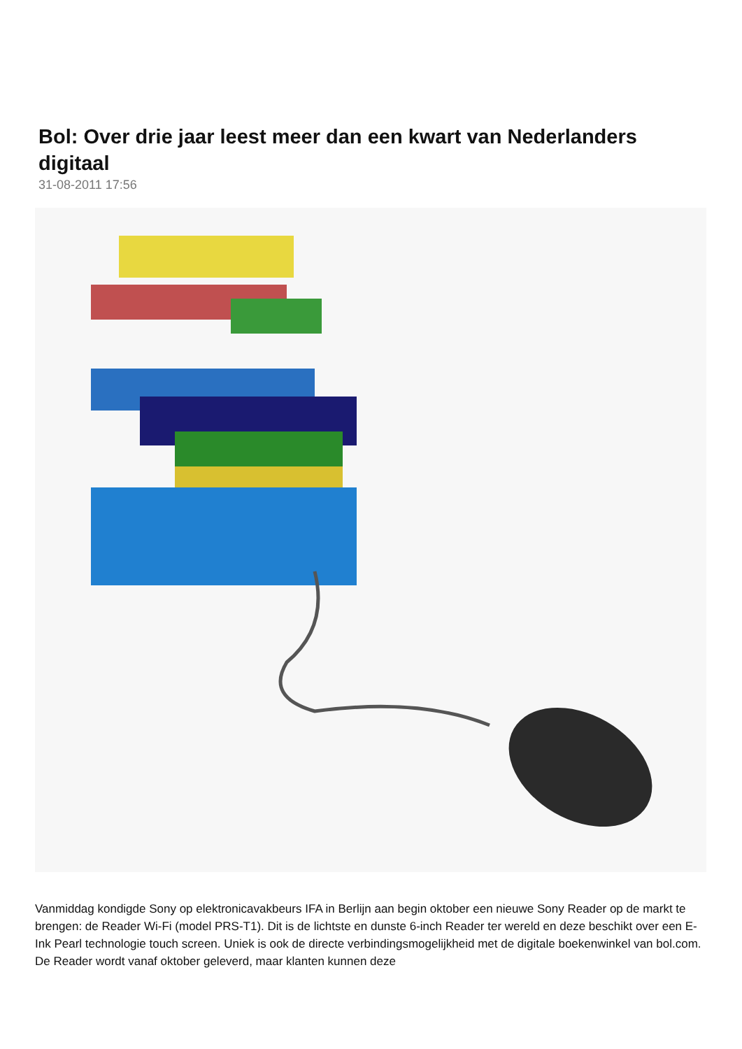Bol: Over drie jaar leest meer dan een kwart van Nederlanders digitaal
31-08-2011 17:56
Vanmiddag kondigde Sony op elektronicavakbeurs IFA in Berlijn aan begin oktober een nieuwe Sony Reader op de markt te brengen: de Reader Wi-Fi (model PRS-T1). Dit is de lichtste en dunste 6-inch Reader ter wereld en deze beschikt over een E-Ink Pearl technologie touch screen. Uniek is ook de directe verbindingsmogelijkheid met de digitale boekenwinkel van bol.com. De Reader wordt vanaf oktober geleverd, maar klanten kunnen deze